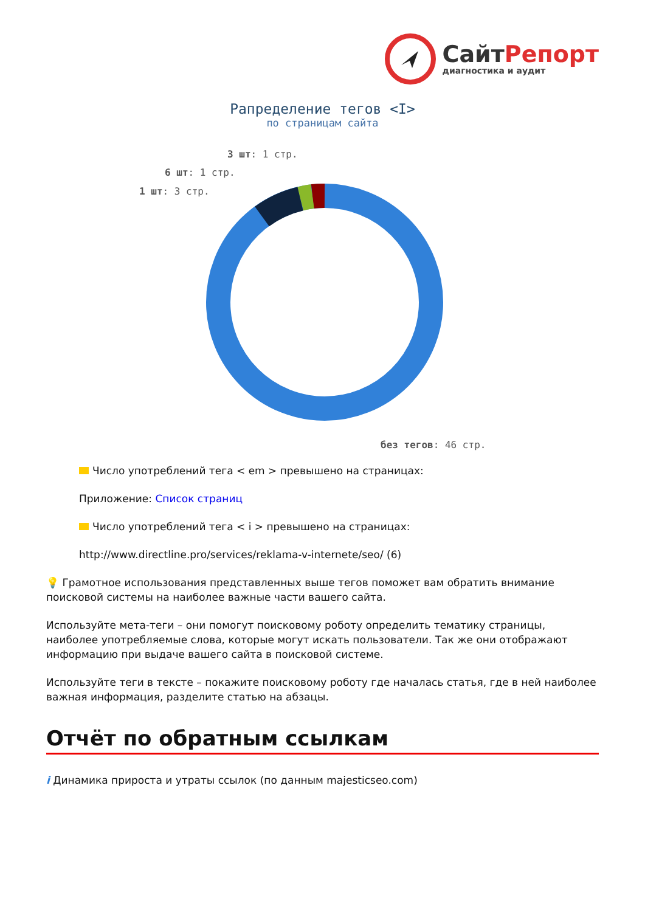Сайт Репорт
диагностика и аудит
Рапределение тегов <I>
по страницам сайта
3 шт: 1 стр.
6 шт: 1 стр.
1 шт: 3 стр.
без тегов: 46 стр.
Число употреблений тега < em > превышено на страницах:
Приложение: Список страниц
Число употреблений тега < i > превышено на страницах:
http://www.directline.pro/services/reklama-v-internete/seo/ (6)
💡 Грамотное использования представленных выше тегов поможет вам обратить внимание поисковой системы на наиболее важные части вашего сайта.
Используйте мета-теги – они помогут поисковому роботу определить тематику страницы, наиболее употребляемые слова, которые могут искать пользователи. Так же они отображают информацию при выдаче вашего сайта в поисковой системе.
Используйте теги в тексте – покажите поисковому роботу где началась статья, где в ней наиболее важная информация, разделите статью на абзацы.
Отчёт по обратным ссылкам
i Динамика прироста и утраты ссылок (по данным majesticseo.com)